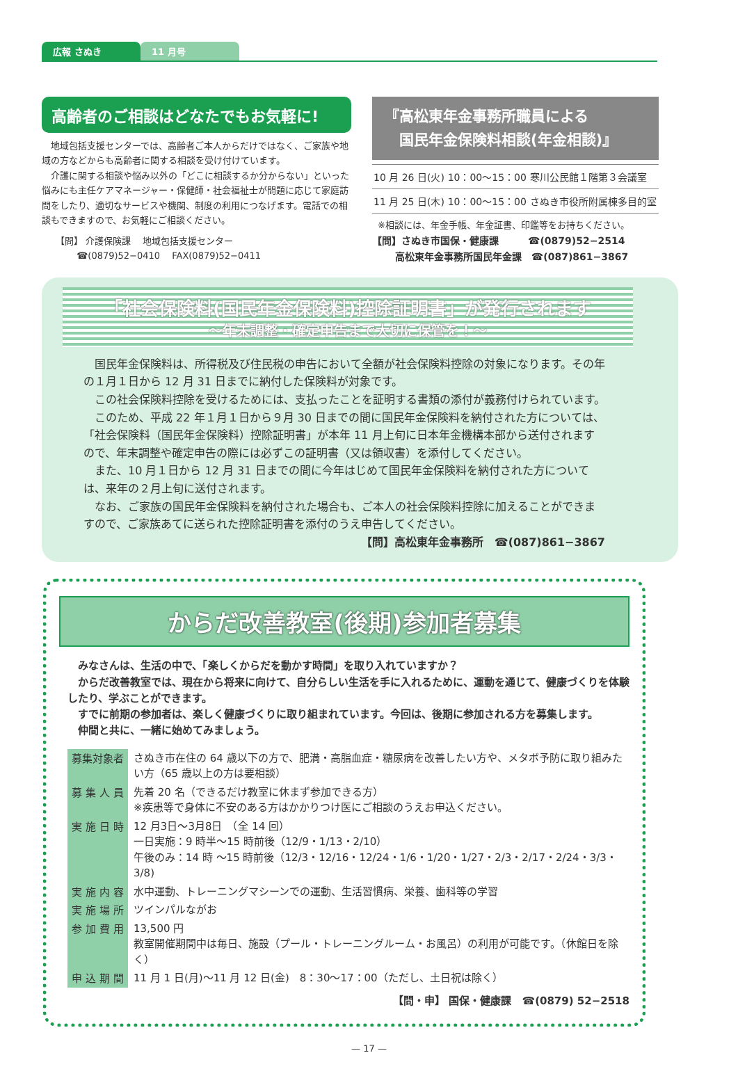広報 さぬき 11 月号
高齢者のご相談はどなたでもお気軽に!
　地域包括支援センターでは、高齢者ご本人からだけではなく、ご家族や地域の方などからも高齢者に関する相談を受け付けています。
　介護に関する相談や悩み以外の「どこに相談するか分からない」といった悩みにも主任ケアマネージャー・保健師・社会福祉士が問題に応じて家庭訪問をしたり、適切なサービスや機関、制度の利用につなげます。電話での相談もできますので、お気軽にご相談ください。
【問】 介護保険課　 地域包括支援センター
　　 ☎(0879)52−0410　 FAX(0879)52−0411
『高松東年金事務所職員による
　国民年金保険料相談(年金相談)』
| 10 月 26 日(火) | 10：00〜15：00 | 寒川公民館１階第３会議室 |
| 11 月 25 日(木) | 10：00〜15：00 | さぬき市役所附属棟多目的室 |
※相談には、年金手帳、年金証書、印鑑等をお持ちください。
【問】さぬき市国保・健康課　　　☎(0879)52−2514
　　 高松東年金事務所国民年金課　☎(087)861−3867
「社会保険料(国民年金保険料)控除証明書」が発行されます
〜年末調整・確定申告まで大切に保管を！〜
国民年金保険料は、所得税及び住民税の申告において全額が社会保険料控除の対象になります。その年の１月１日から 12 月 31 日までに納付した保険料が対象です。
この社会保険料控除を受けるためには、支払ったことを証明する書類の添付が義務付けられています。
このため、平成 22 年１月１日から９月 30 日までの間に国民年金保険料を納付された方については、「社会保険料（国民年金保険料）控除証明書」が本年 11 月上旬に日本年金機構本部から送付されますので、年末調整や確定申告の際には必ずこの証明書（又は領収書）を添付してください。
また、10 月１日から 12 月 31 日までの間に今年はじめて国民年金保険料を納付された方については、来年の２月上旬に送付されます。
なお、ご家族の国民年金保険料を納付された場合も、ご本人の社会保険料控除に加えることができますので、ご家族あてに送られた控除証明書を添付のうえ申告してください。
【問】高松東年金事務所　☎(087)861−3867
からだ改善教室(後期)参加者募集
みなさんは、生活の中で、「楽しくからだを動かす時間」を取り入れていますか？
からだ改善教室では、現在から将来に向けて、自分らしい生活を手に入れるために、運動を通じて、健康づくりを体験したり、学ぶことができます。
すでに前期の参加者は、楽しく健康づくりに取り組まれています。今回は、後期に参加される方を募集します。
仲間と共に、一緒に始めてみましょう。
| 募集対象者 | さぬき市在住の 64 歳以下の方で、肥満・高脂血症・糖尿病を改善したい方や、メタボ予防に取り組みたい方（65 歳以上の方は要相談） |
| 募 集 人 員 | 先着 20 名（できるだけ教室に休まず参加できる方） ※疾患等で身体に不安のある方はかかりつけ医にご相談のうえお申込ください。 |
| 実 施 日 時 | 12 月3日〜3月8日 （全 14 回） 一日実施：9 時半〜15 時前後（12/9・1/13・2/10） 午後のみ：14 時 〜15 時前後（12/3・12/16・12/24・1/6・1/20・1/27・2/3・2/17・2/24・3/3・3/8) |
| 実 施 内 容 | 水中運動、トレーニングマシーンでの運動、生活習慣病、栄養、歯科等の学習 |
| 実 施 場 所 | ツインパルながお |
| 参 加 費 用 | 13,500 円 教室開催期間中は毎日、施設（プール・トレーニングルーム・お風呂）の利用が可能です。（休館日を除く） |
| 申 込 期 間 | 11 月 1 日(月)〜11 月 12 日(金) 8：30〜17：00（ただし、土日祝は除く） |
【問・申】 国保・健康課　☎(0879) 52−2518
— 17 —